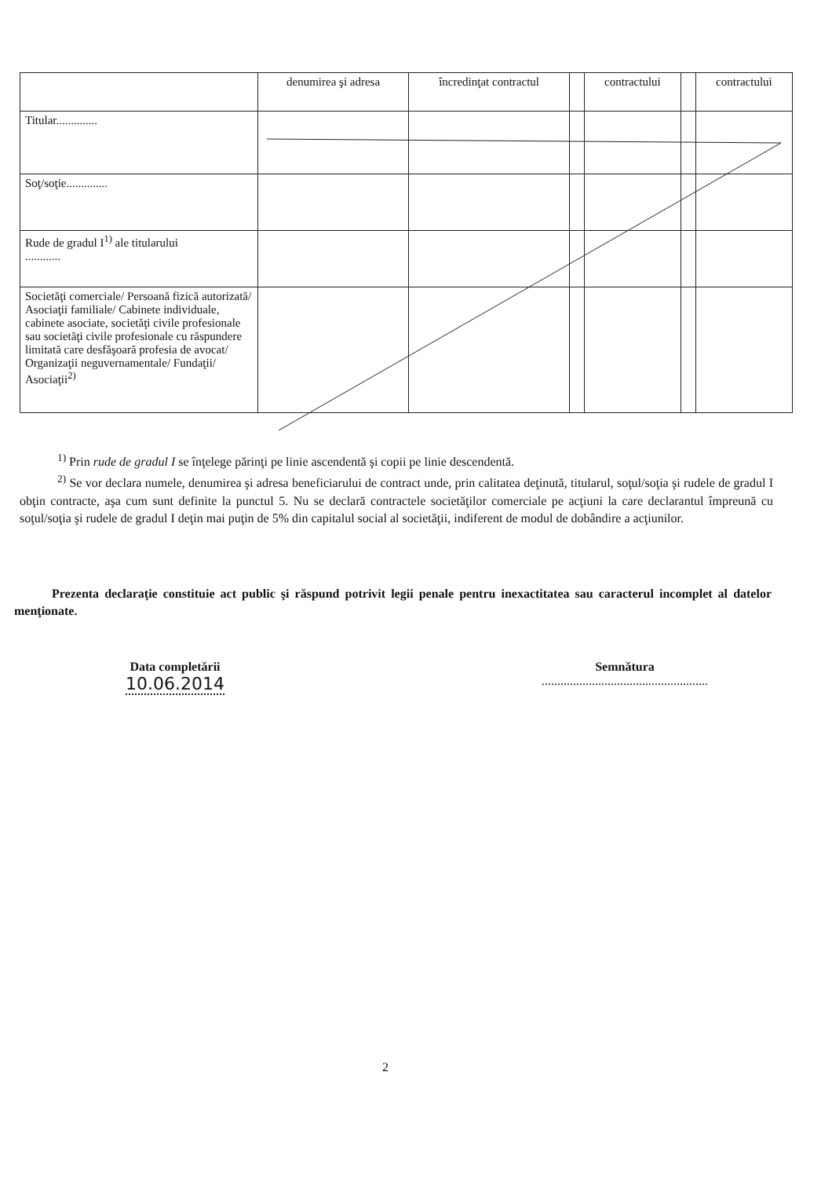| | denumirea şi adresa | încredinţat contractul | | contractului | | contractului |
| --- | --- | --- | --- | --- | --- | --- |
| Titular.............. | | | | | | |
| Soţ/soţie.............. | | | | | | |
| Rude de gradul I<sup>1)</sup> ale titularului ............ | | | | | | |
| Societăţi comerciale/ Persoană fizică autorizată/ Asociaţii familiale/ Cabinete individuale, cabinete asociate, societăţi civile profesionale sau societăţi civile profesionale cu răspundere limitată care desfăşoară profesia de avocat/ Organizaţii neguvernamentale/ Fundaţii/ Asociaţii<sup>2)</sup> | | | | | | |
<sup>1)</sup> Prin rude de gradul I se înţelege părinţi pe linie ascendentă şi copii pe linie descendentă.
<sup>2)</sup> Se vor declara numele, denumirea şi adresa beneficiarului de contract unde, prin calitatea deţinută, titularul, soţul/soţia şi rudele de gradul I obţin contracte, aşa cum sunt definite la punctul 5. Nu se declară contractele societăţilor comerciale pe acţiuni la care declarantul împreună cu soţul/soţia şi rudele de gradul I deţin mai puţin de 5% din capitalul social al societăţii, indiferent de modul de dobândire a acţiunilor.
Prezenta declaraţie constituie act public şi răspund potrivit legii penale pentru inexactitatea sau caracterul incomplet al datelor menţionate.
Data completării
10.06.2014
Semnătura
.....................................................
2